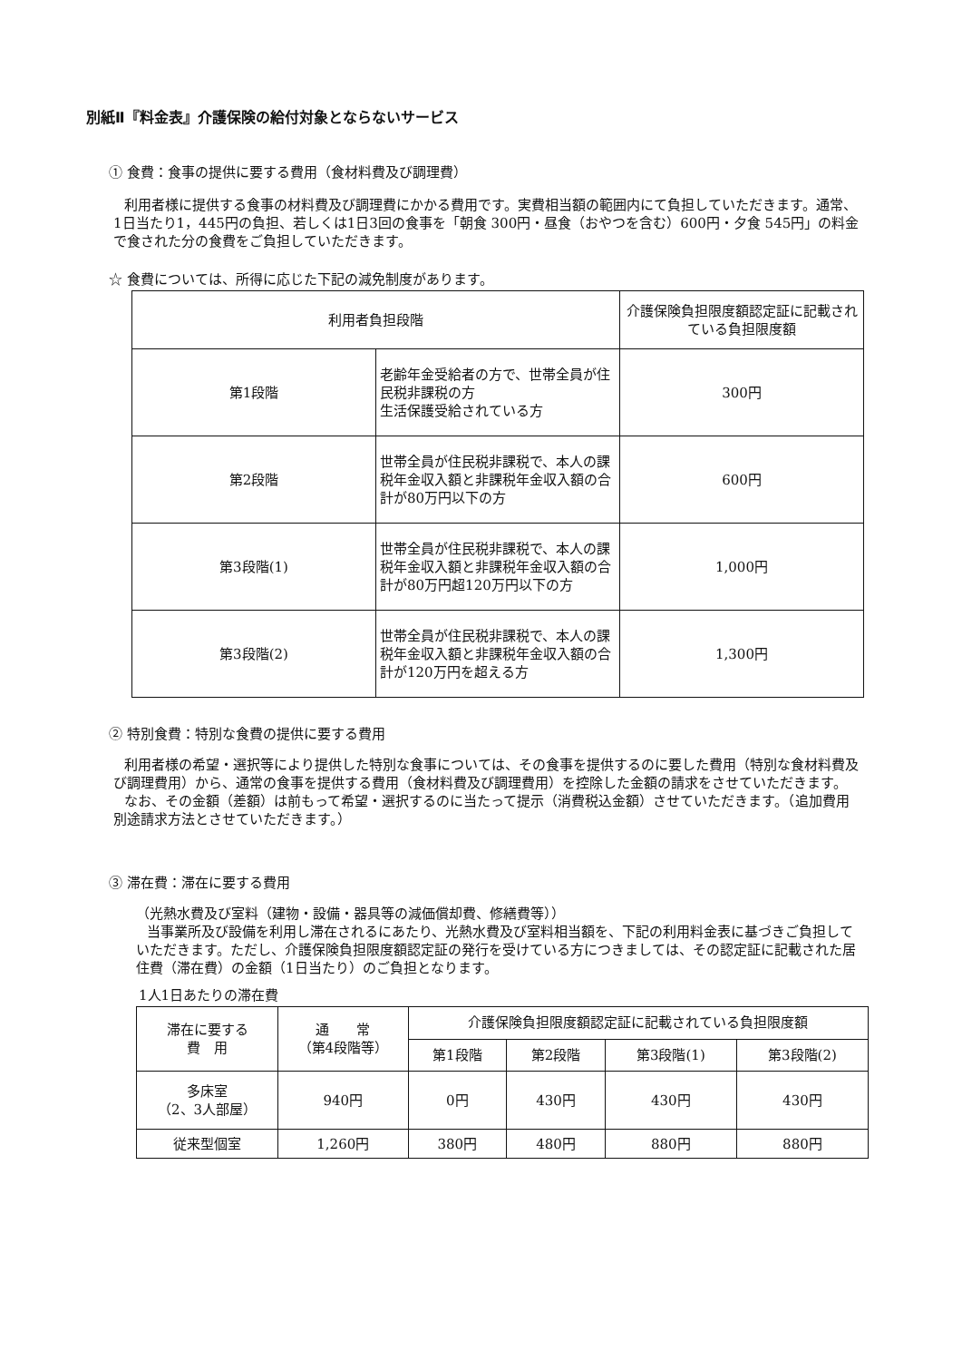別紙Ⅱ『料金表』介護保険の給付対象とならないサービス
① 食費：食事の提供に要する費用（食材料費及び調理費）
利用者様に提供する食事の材料費及び調理費にかかる費用です。実費相当額の範囲内にて負担していただきます。通常、1日当たり1，445円の負担、若しくは1日3回の食事を「朝食 300円・昼食（おやつを含む）600円・夕食 545円」の料金で食された分の食費をご負担していただきます。
☆ 食費については、所得に応じた下記の減免制度があります。
| 利用者負担段階 | | 介護保険負担限度額認定証に記載されている負担限度額 |
| --- | --- | --- |
| 第1段階 | 老齢年金受給者の方で、世帯全員が住民税非課税の方 生活保護受給されている方 | 300円 |
| 第2段階 | 世帯全員が住民税非課税で、本人の課税年金収入額と非課税年金収入額の合計が80万円以下の方 | 600円 |
| 第3段階(1) | 世帯全員が住民税非課税で、本人の課税年金収入額と非課税年金収入額の合計が80万円超120万円以下の方 | 1,000円 |
| 第3段階(2) | 世帯全員が住民税非課税で、本人の課税年金収入額と非課税年金収入額の合計が120万円を超える方 | 1,300円 |
② 特別食費：特別な食費の提供に要する費用
利用者様の希望・選択等により提供した特別な食事については、その食事を提供するのに要した費用（特別な食材料費及び調理費用）から、通常の食事を提供する費用（食材料費及び調理費用）を控除した金額の請求をさせていただきます。
なお、その金額（差額）は前もって希望・選択するのに当たって提示（消費税込金額）させていただきます。（追加費用別途請求方法とさせていただきます。）
③ 滞在費：滞在に要する費用
（光熱水費及び室料（建物・設備・器具等の減価償却費、修繕費等））
当事業所及び設備を利用し滞在されるにあたり、光熱水費及び室料相当額を、下記の利用料金表に基づきご負担していただきます。ただし、介護保険負担限度額認定証の発行を受けている方につきましては、その認定証に記載された居住費（滞在費）の金額（1日当たり）のご負担となります。
1人1日あたりの滞在費
| 滞在に要する 費 用 | 通 常 （第4段階等） | 介護保険負担限度額認定証に記載されている負担限度額 | | | |
| | | 第1段階 | 第2段階 | 第3段階(1) | 第3段階(2) |
| 多床室 （2、3人部屋） | 940円 | 0円 | 430円 | 430円 | 430円 |
| 従来型個室 | 1,260円 | 380円 | 480円 | 880円 | 880円 |